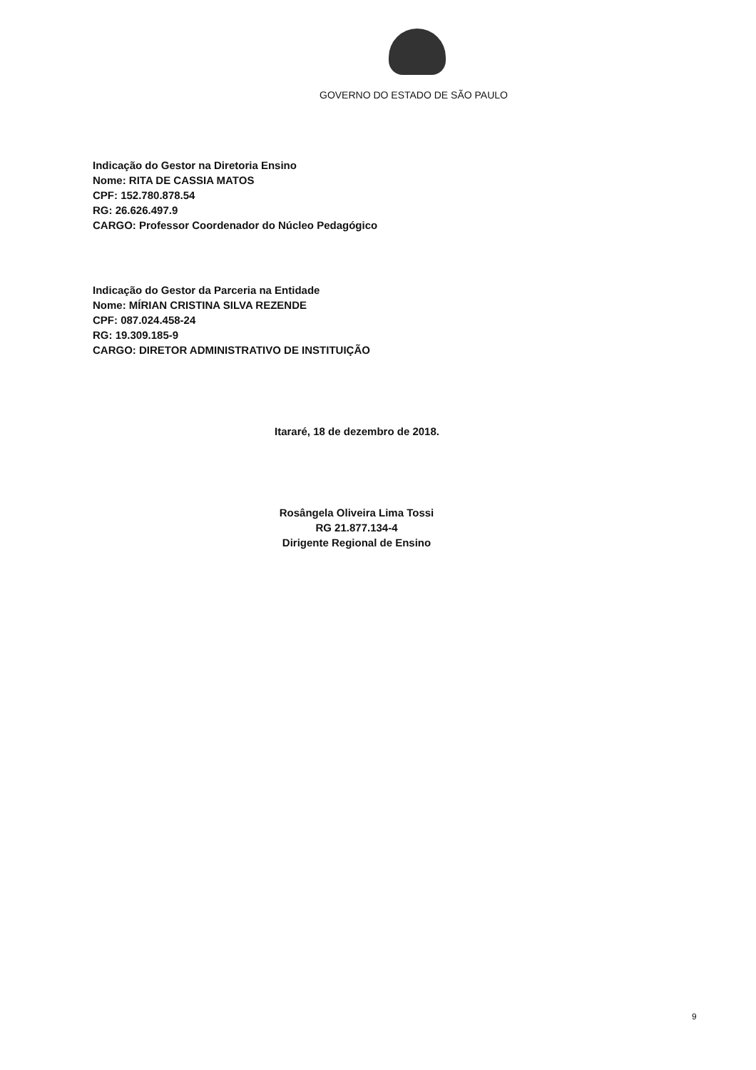GOVERNO DO ESTADO DE SÃO PAULO
Indicação do Gestor na Diretoria Ensino
Nome: RITA DE CASSIA MATOS
CPF: 152.780.878.54
RG: 26.626.497.9
CARGO: Professor Coordenador do Núcleo Pedagógico
Indicação do Gestor da Parceria na Entidade
Nome: MÍRIAN CRISTINA SILVA REZENDE
CPF: 087.024.458-24
RG: 19.309.185-9
CARGO: DIRETOR ADMINISTRATIVO DE INSTITUIÇÃO
Itararé, 18 de dezembro de 2018.
Rosângela Oliveira Lima Tossi
RG 21.877.134-4
Dirigente Regional de Ensino
9